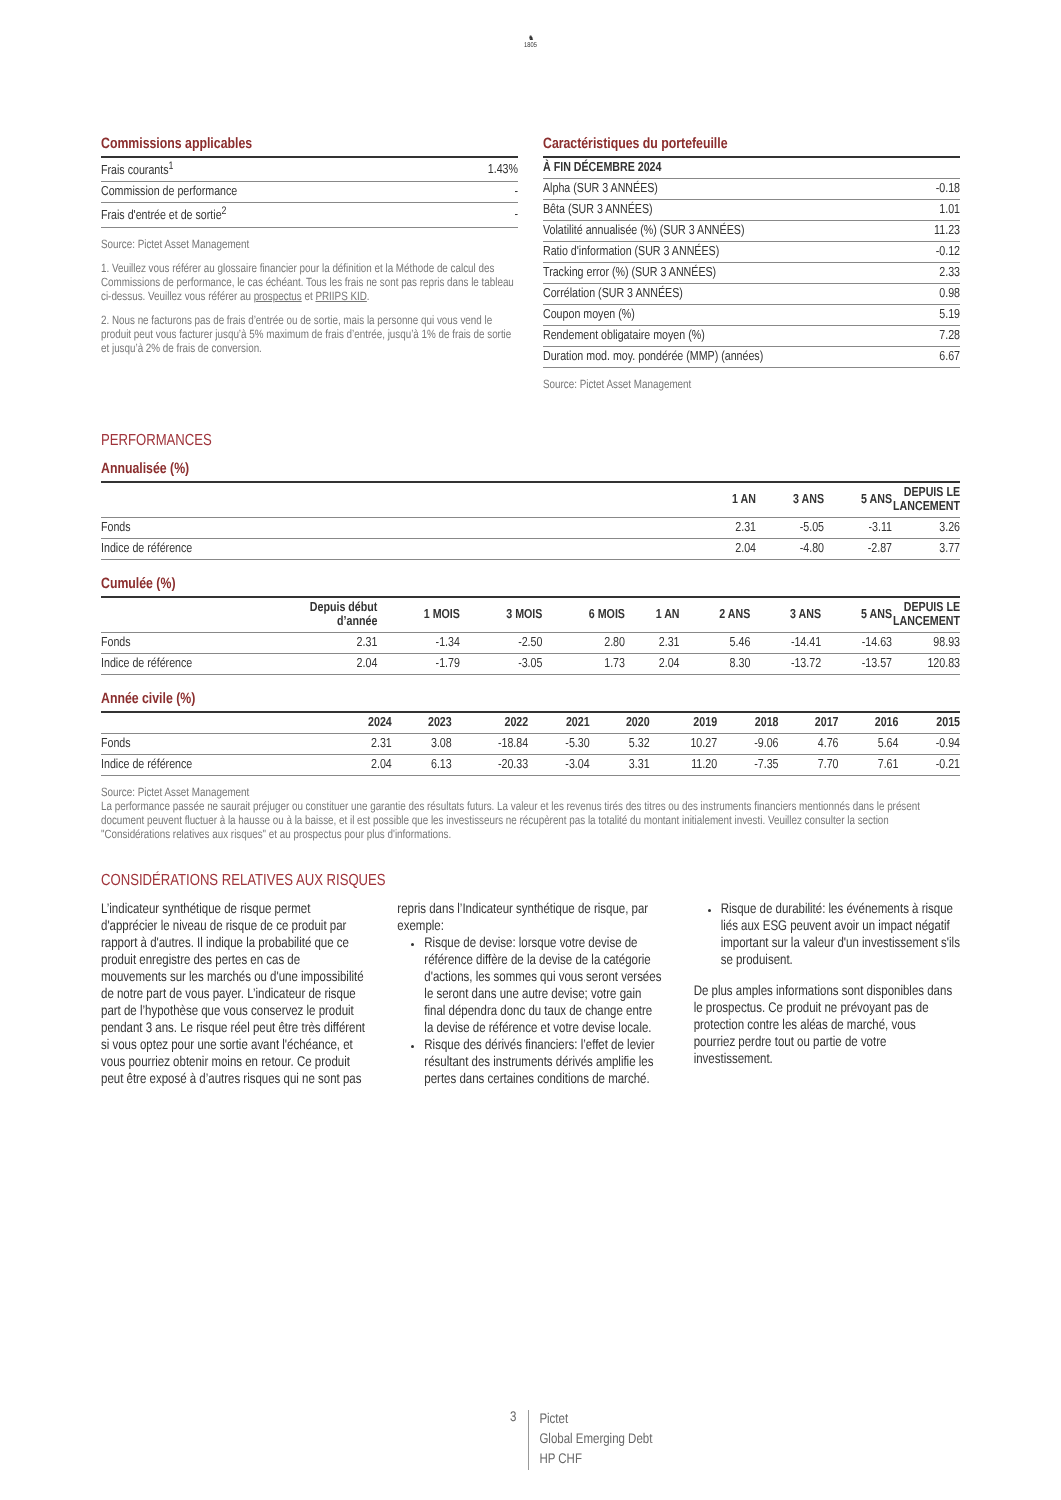♞
1805
Commissions applicables
| Frais courants<sup>1</sup> | 1.43% |
| Commission de performance | - |
| Frais d'entrée et de sortie<sup>2</sup> | - |
Source: Pictet Asset Management
1. Veuillez vous référer au glossaire financier pour la définition et la Méthode de calcul des Commissions de performance, le cas échéant. Tous les frais ne sont pas repris dans le tableau ci-dessus. Veuillez vous référer au prospectus et PRIIPS KID.
2. Nous ne facturons pas de frais d’entrée ou de sortie, mais la personne qui vous vend le produit peut vous facturer jusqu’à 5% maximum de frais d’entrée, jusqu’à 1% de frais de sortie et jusqu’à 2% de frais de conversion.
Caractéristiques du portefeuille
| À FIN DÉCEMBRE 2024 | |
| --- | --- |
| Alpha (SUR 3 ANNÉES) | -0.18 |
| Bêta (SUR 3 ANNÉES) | 1.01 |
| Volatilité annualisée (%) (SUR 3 ANNÉES) | 11.23 |
| Ratio d'information (SUR 3 ANNÉES) | -0.12 |
| Tracking error (%) (SUR 3 ANNÉES) | 2.33 |
| Corrélation (SUR 3 ANNÉES) | 0.98 |
| Coupon moyen (%) | 5.19 |
| Rendement obligataire moyen (%) | 7.28 |
| Duration mod. moy. pondérée (MMP) (années) | 6.67 |
Source: Pictet Asset Management
PERFORMANCES
Annualisée (%)
| | 1 AN | 3 ANS | 5 ANS | DEPUIS LE LANCEMENT |
| --- | --- | --- | --- | --- |
| Fonds | 2.31 | -5.05 | -3.11 | 3.26 |
| Indice de référence | 2.04 | -4.80 | -2.87 | 3.77 |
Cumulée (%)
| | Depuis début d’année | 1 MOIS | 3 MOIS | 6 MOIS | 1 AN | 2 ANS | 3 ANS | 5 ANS | DEPUIS LE LANCEMENT |
| --- | --- | --- | --- | --- | --- | --- | --- | --- | --- |
| Fonds | 2.31 | -1.34 | -2.50 | 2.80 | 2.31 | 5.46 | -14.41 | -14.63 | 98.93 |
| Indice de référence | 2.04 | -1.79 | -3.05 | 1.73 | 2.04 | 8.30 | -13.72 | -13.57 | 120.83 |
Année civile (%)
| | 2024 | 2023 | 2022 | 2021 | 2020 | 2019 | 2018 | 2017 | 2016 | 2015 |
| --- | --- | --- | --- | --- | --- | --- | --- | --- | --- | --- |
| Fonds | 2.31 | 3.08 | -18.84 | -5.30 | 5.32 | 10.27 | -9.06 | 4.76 | 5.64 | -0.94 |
| Indice de référence | 2.04 | 6.13 | -20.33 | -3.04 | 3.31 | 11.20 | -7.35 | 7.70 | 7.61 | -0.21 |
Source: Pictet Asset Management
La performance passée ne saurait préjuger ou constituer une garantie des résultats futurs. La valeur et les revenus tirés des titres ou des instruments financiers mentionnés dans le présent document peuvent fluctuer à la hausse ou à la baisse, et il est possible que les investisseurs ne récupèrent pas la totalité du montant initialement investi. Veuillez consulter la section "Considérations relatives aux risques" et au prospectus pour plus d'informations.
CONSIDÉRATIONS RELATIVES AUX RISQUES
L’indicateur synthétique de risque permet d'apprécier le niveau de risque de ce produit par rapport à d'autres. Il indique la probabilité que ce produit enregistre des pertes en cas de mouvements sur les marchés ou d'une impossibilité de notre part de vous payer. L’indicateur de risque part de l’hypothèse que vous conservez le produit pendant 3 ans. Le risque réel peut être très différent si vous optez pour une sortie avant l'échéance, et vous pourriez obtenir moins en retour. Ce produit peut être exposé à d’autres risques qui ne sont pas repris dans l’Indicateur synthétique de risque, par exemple:
Risque de devise: lorsque votre devise de référence diffère de la devise de la catégorie d'actions, les sommes qui vous seront versées le seront dans une autre devise; votre gain final dépendra donc du taux de change entre la devise de référence et votre devise locale.
Risque des dérivés financiers: l’effet de levier résultant des instruments dérivés amplifie les pertes dans certaines conditions de marché.
Risque de durabilité: les événements à risque liés aux ESG peuvent avoir un impact négatif important sur la valeur d'un investissement s'ils se produisent.
De plus amples informations sont disponibles dans le prospectus. Ce produit ne prévoyant pas de protection contre les aléas de marché, vous pourriez perdre tout ou partie de votre investissement.
3
Pictet
Global Emerging Debt
HP CHF